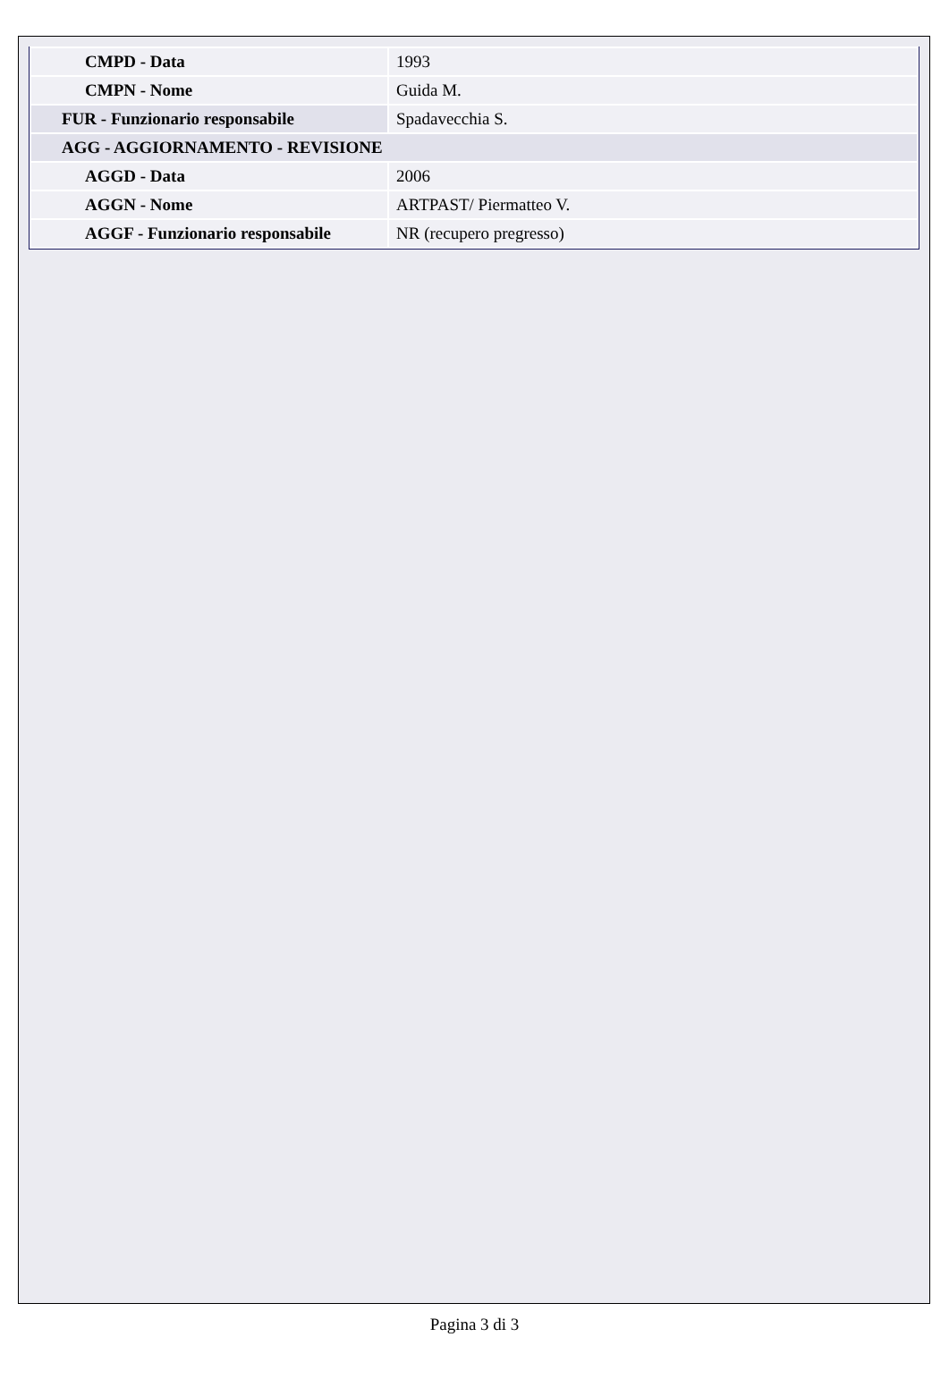| CMPD - Data | 1993 |
| CMPN - Nome | Guida M. |
| FUR - Funzionario responsabile | Spadavecchia S. |
| AGG - AGGIORNAMENTO - REVISIONE | |
| AGGD - Data | 2006 |
| AGGN - Nome | ARTPAST/ Piermatteo V. |
| AGGF - Funzionario responsabile | NR (recupero pregresso) |
Pagina 3 di 3